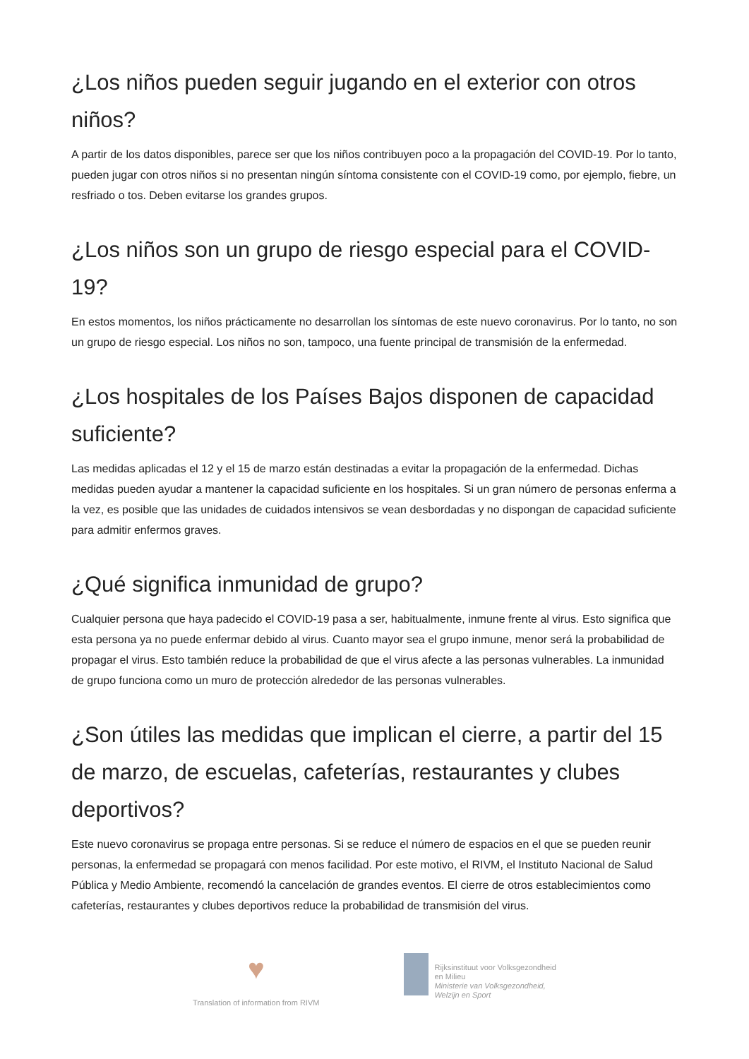¿Los niños pueden seguir jugando en el exterior con otros niños?
A partir de los datos disponibles, parece ser que los niños contribuyen poco a la propagación del COVID-19. Por lo tanto, pueden jugar con otros niños si no presentan ningún síntoma consistente con el COVID-19 como, por ejemplo, fiebre, un resfriado o tos. Deben evitarse los grandes grupos.
¿Los niños son un grupo de riesgo especial para el COVID-19?
En estos momentos, los niños prácticamente no desarrollan los síntomas de este nuevo coronavirus. Por lo tanto, no son un grupo de riesgo especial. Los niños no son, tampoco, una fuente principal de transmisión de la enfermedad.
¿Los hospitales de los Países Bajos disponen de capacidad suficiente?
Las medidas aplicadas el 12 y el 15 de marzo están destinadas a evitar la propagación de la enfermedad. Dichas medidas pueden ayudar a mantener la capacidad suficiente en los hospitales. Si un gran número de personas enferma a la vez, es posible que las unidades de cuidados intensivos se vean desbordadas y no dispongan de capacidad suficiente para admitir enfermos graves.
¿Qué significa inmunidad de grupo?
Cualquier persona que haya padecido el COVID-19 pasa a ser, habitualmente, inmune frente al virus. Esto significa que esta persona ya no puede enfermar debido al virus. Cuanto mayor sea el grupo inmune, menor será la probabilidad de propagar el virus. Esto también reduce la probabilidad de que el virus afecte a las personas vulnerables. La inmunidad de grupo funciona como un muro de protección alrededor de las personas vulnerables.
¿Son útiles las medidas que implican el cierre, a partir del 15 de marzo, de escuelas, cafeterías, restaurantes y clubes deportivos?
Este nuevo coronavirus se propaga entre personas. Si se reduce el número de espacios en el que se pueden reunir personas, la enfermedad se propagará con menos facilidad. Por este motivo, el RIVM, el Instituto Nacional de Salud Pública y Medio Ambiente, recomendó la cancelación de grandes eventos. El cierre de otros establecimientos como cafeterías, restaurantes y clubes deportivos reduce la probabilidad de transmisión del virus.
♥
Translation of information from RIVM
Rijksinstituut voor Volksgezondheid
en Milieu
Ministerie van Volksgezondheid,
Welzijn en Sport